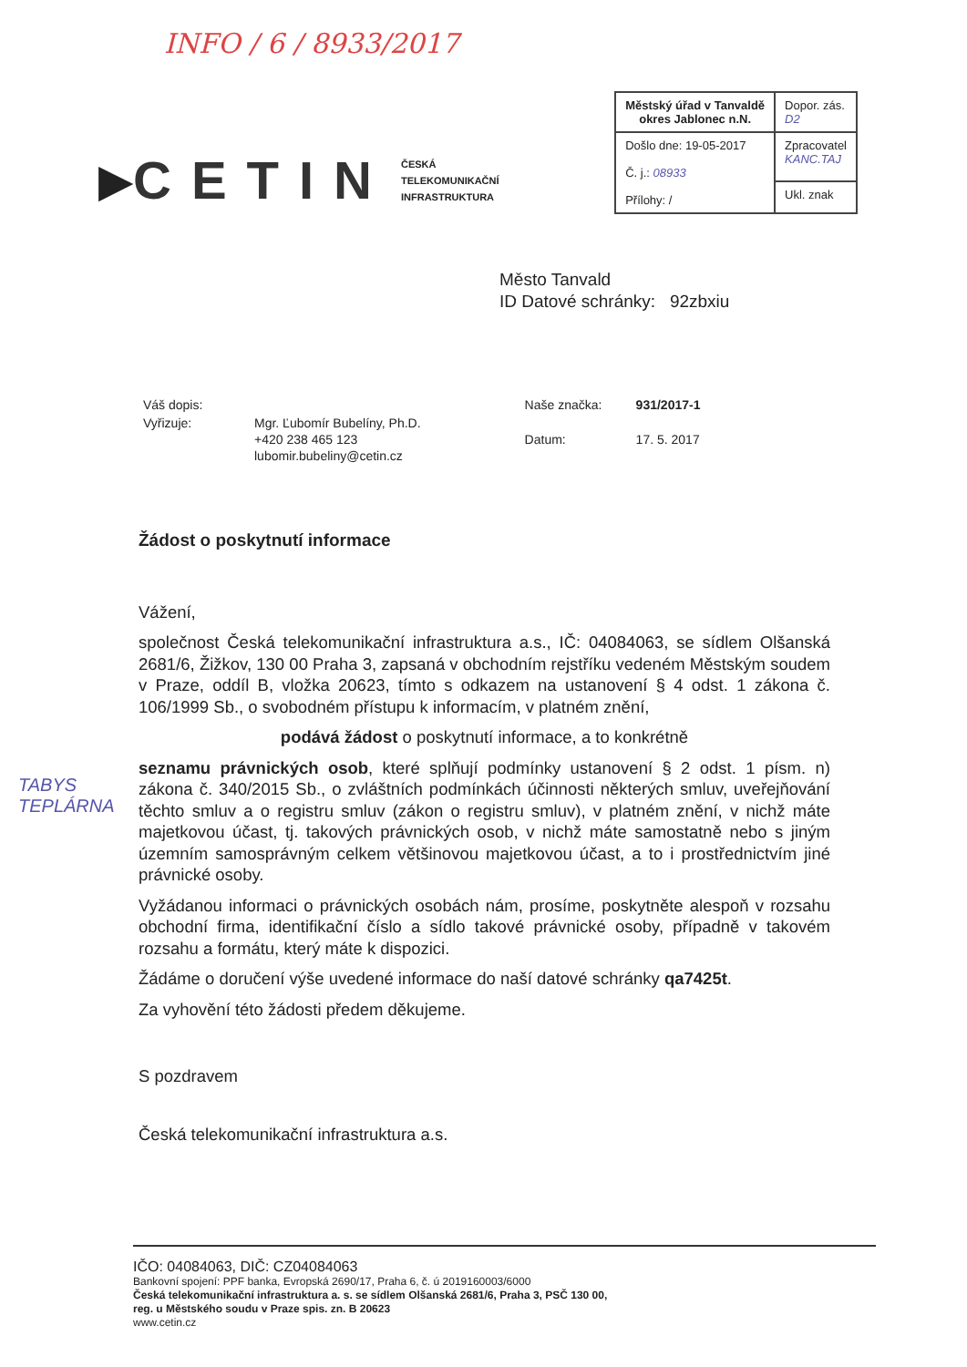INFO / 6 / 8933/2017
▶ CETIN
ČESKÁ
TELEKOMUNIKAČNÍ
INFRASTRUKTURA
| Městský úřad v Tanvaldě okres Jablonec n.N. | Dopor. zás. D2 |
| Došlo dne: 19-05-2017 Č. j.: 08933 Přílohy: / | Zpracovatel KANC.TAJ |
| | Ukl. znak |
Město Tanvald
ID Datové schránky: 92zbxiu
| Váš dopis: | |
| Vyřizuje: | Mgr. Ľubomír Bubelíny, Ph.D. +420 238 465 123 lubomir.bubeliny@cetin.cz |
| Naše značka: | 931/2017-1 |
| Datum: | 17. 5. 2017 |
Žádost o poskytnutí informace
Vážení,
společnost Česká telekomunikační infrastruktura a.s., IČ: 04084063, se sídlem Olšanská 2681/6, Žižkov, 130 00 Praha 3, zapsaná v obchodním rejstříku vedeném Městským soudem v Praze, oddíl B, vložka 20623, tímto s odkazem na ustanovení § 4 odst. 1 zákona č. 106/1999 Sb., o svobodném přístupu k informacím, v platném znění,
podává žádost o poskytnutí informace, a to konkrétně
seznamu právnických osob, které splňují podmínky ustanovení § 2 odst. 1 písm. n) zákona č. 340/2015 Sb., o zvláštních podmínkách účinnosti některých smluv, uveřejňování těchto smluv a o registru smluv (zákon o registru smluv), v platném znění, v nichž máte majetkovou účast, tj. takových právnických osob, v nichž máte samostatně nebo s jiným územním samosprávným celkem většinovou majetkovou účast, a to i prostřednictvím jiné právnické osoby.
Vyžádanou informaci o právnických osobách nám, prosíme, poskytněte alespoň v rozsahu obchodní firma, identifikační číslo a sídlo takové právnické osoby, případně v takovém rozsahu a formátu, který máte k dispozici.
Žádáme o doručení výše uvedené informace do naší datové schránky qa7425t.
Za vyhovění této žádosti předem děkujeme.
S pozdravem
Česká telekomunikační infrastruktura a.s.
TABYS
TEPLÁRNA
IČO: 04084063, DIČ: CZ04084063
Bankovní spojení: PPF banka, Evropská 2690/17, Praha 6, č. ú 2019160003/6000
Česká telekomunikační infrastruktura a. s. se sídlem Olšanská 2681/6, Praha 3, PSČ 130 00,
reg. u Městského soudu v Praze spis. zn. B 20623
www.cetin.cz